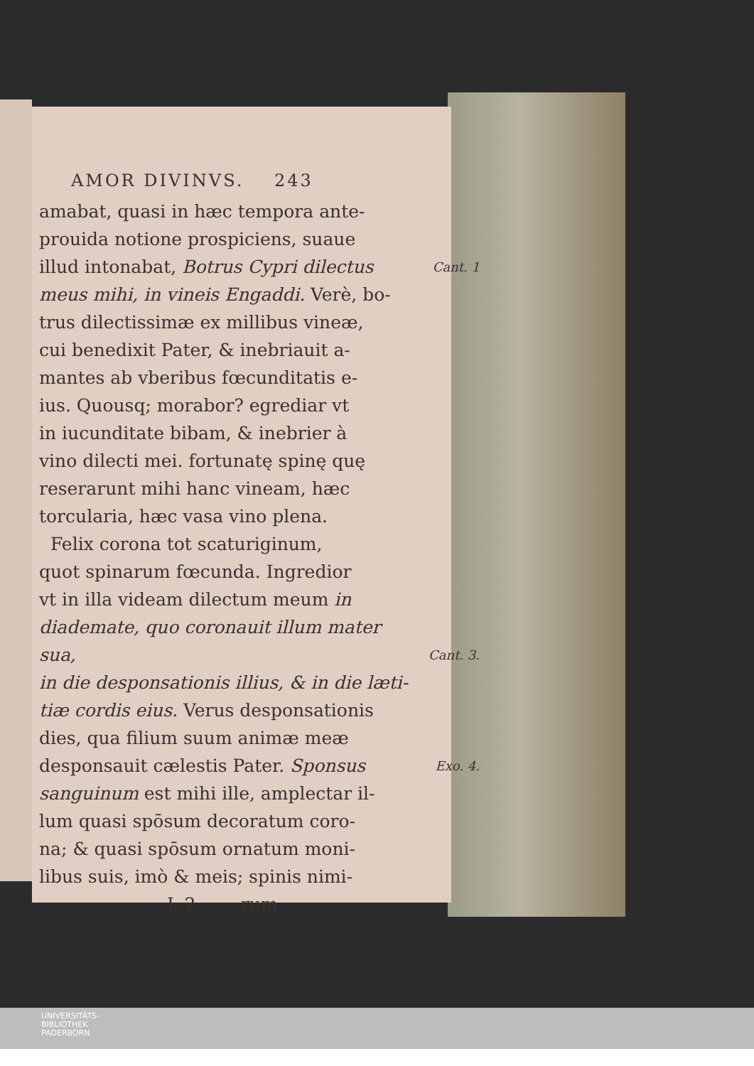AMOR DIVINVS. 243
amabat, quasi in hæc tempora ante-
prouida notione prospiciens, suaue
illud intonabat, Botrus Cypri dilectus Cant. 1
meus mihi, in vineis Engaddi. Verè, bo-
trus dilectissimæ ex millibus vineæ,
cui benedixit Pater, & inebriauit a-
mantes ab vberibus fœcunditatis e-
ius. Quousq; morabor? egrediar vt
in iucunditate bibam, & inebrier à
vino dilecti mei. fortunatę spinę quę
reserarunt mihi hanc vineam, hæc
torcularia, hæc vasa vino plena.
Felix corona tot scaturiginum,
quot spinarum fœcunda. Ingredior
vt in illa videam dilectum meum in
diademate, quo coronauit illum mater sua, Cant. 3.
in die desponsationis illius, & in die læti-
tiæ cordis eius. Verus desponsationis
dies, qua filium suum animæ meæ
desponsauit cælestis Pater. Sponsus Exo. 4.
sanguinum est mihi ille, amplectar il-
lum quasi spōsum decoratum coro-
na; & quasi spōsum ornatum moni-
libus suis, imò & meis; spinis nimi-
L 2 rum
UNIVERSITÄTS-
BIBLIOTHEK
PADERBORN